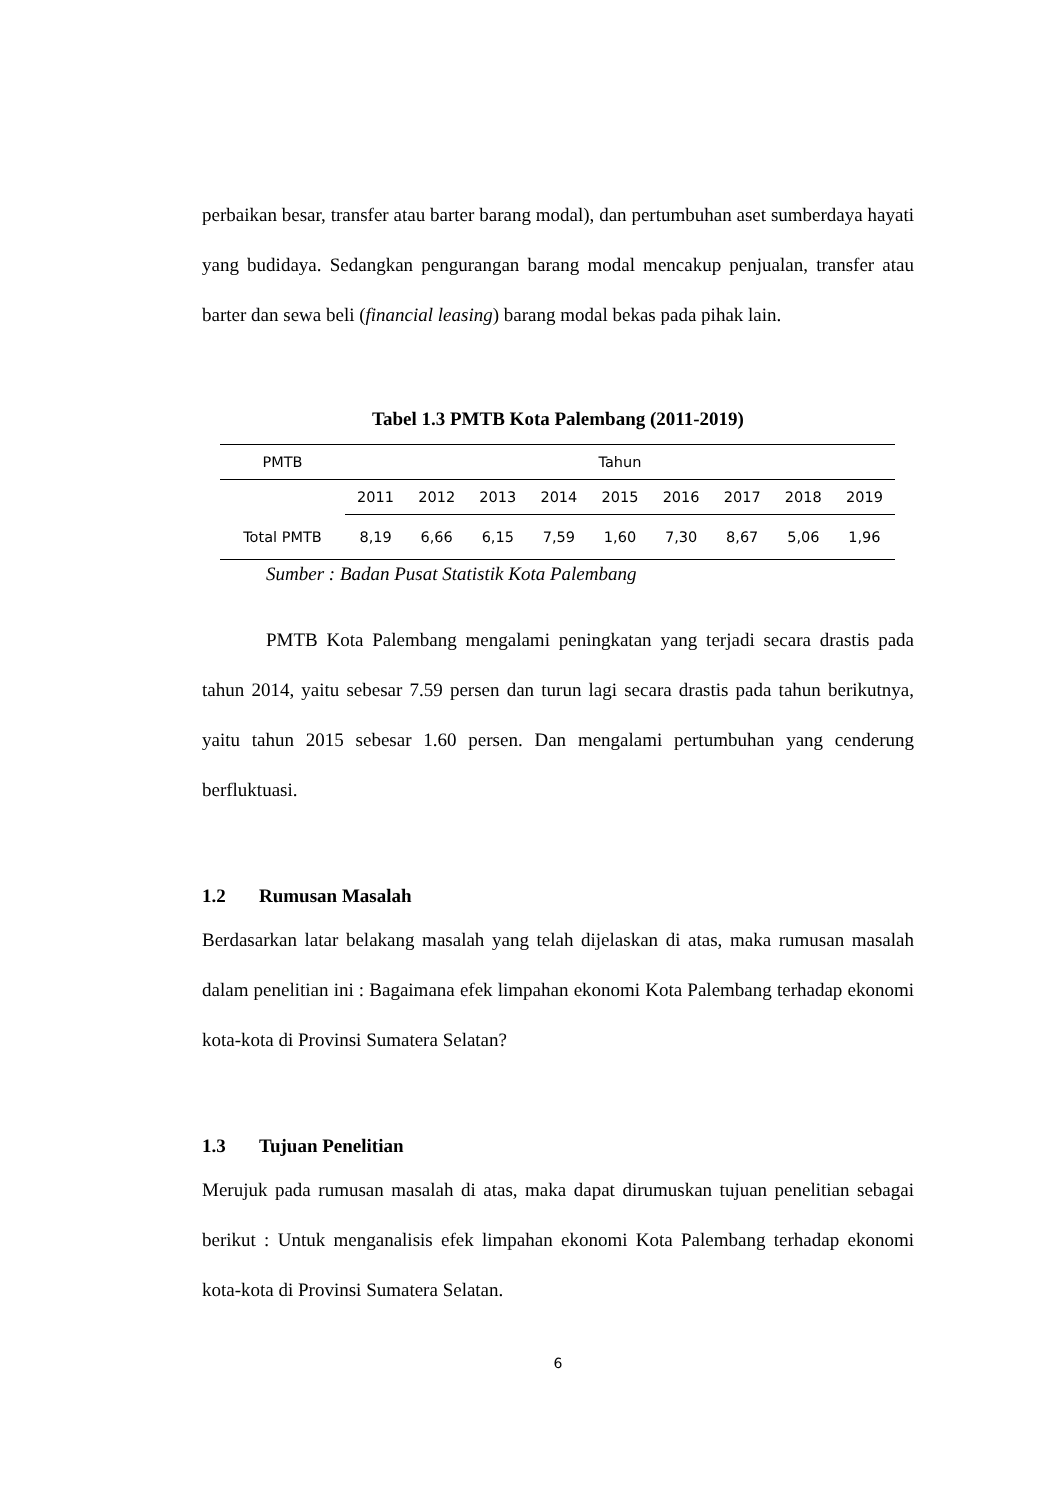perbaikan besar, transfer atau barter barang modal), dan pertumbuhan aset sumberdaya hayati yang budidaya. Sedangkan pengurangan barang modal mencakup penjualan, transfer atau barter dan sewa beli (financial leasing) barang modal bekas pada pihak lain.
Tabel 1.3 PMTB Kota Palembang (2011-2019)
| PMTB | Tahun | | | | | | | | |
| --- | --- | --- | --- | --- | --- | --- | --- | --- | --- |
| | 2011 | 2012 | 2013 | 2014 | 2015 | 2016 | 2017 | 2018 | 2019 |
| Total PMTB | 8,19 | 6,66 | 6,15 | 7,59 | 1,60 | 7,30 | 8,67 | 5,06 | 1,96 |
Sumber : Badan Pusat Statistik Kota Palembang
PMTB Kota Palembang mengalami peningkatan yang terjadi secara drastis pada tahun 2014, yaitu sebesar 7.59 persen dan turun lagi secara drastis pada tahun berikutnya, yaitu tahun 2015 sebesar 1.60 persen. Dan mengalami pertumbuhan yang cenderung berfluktuasi.
1.2 Rumusan Masalah
Berdasarkan latar belakang masalah yang telah dijelaskan di atas, maka rumusan masalah dalam penelitian ini : Bagaimana efek limpahan ekonomi Kota Palembang terhadap ekonomi kota-kota di Provinsi Sumatera Selatan?
1.3 Tujuan Penelitian
Merujuk pada rumusan masalah di atas, maka dapat dirumuskan tujuan penelitian sebagai berikut : Untuk menganalisis efek limpahan ekonomi Kota Palembang terhadap ekonomi kota-kota di Provinsi Sumatera Selatan.
6